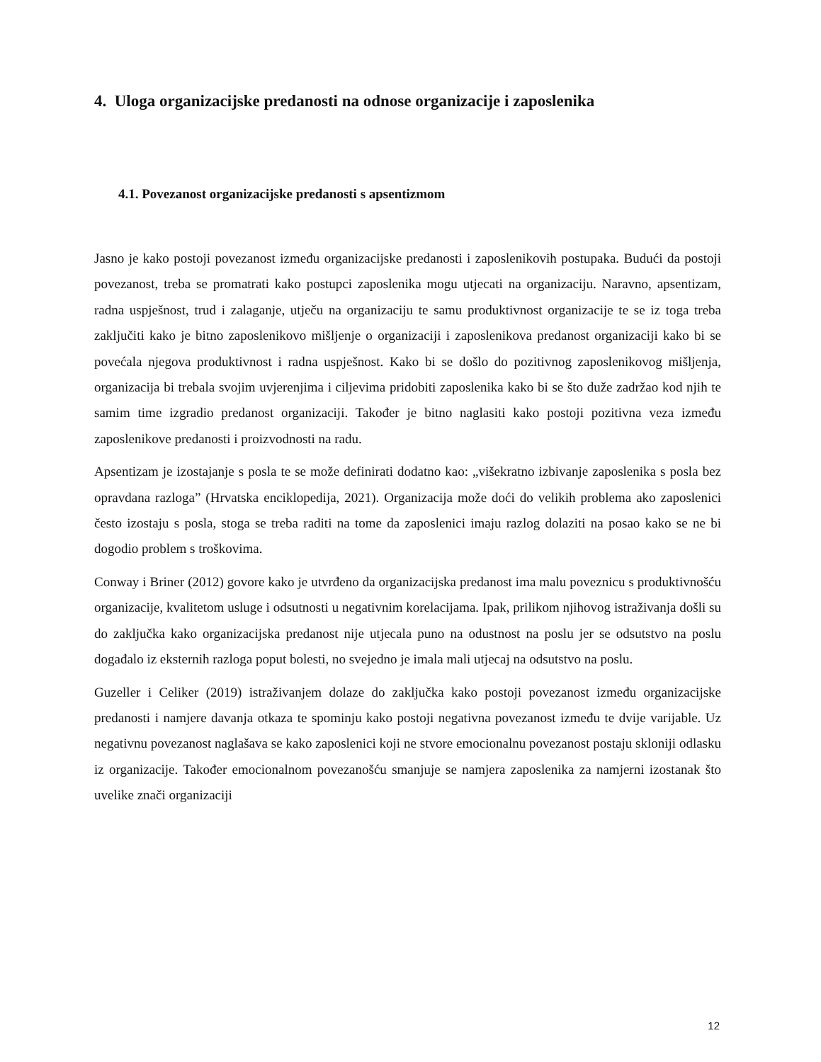4. Uloga organizacijske predanosti na odnose organizacije i zaposlenika
4.1. Povezanost organizacijske predanosti s apsentizmom
Jasno je kako postoji povezanost između organizacijske predanosti i zaposlenikovih postupaka. Budući da postoji povezanost, treba se promatrati kako postupci zaposlenika mogu utjecati na organizaciju. Naravno, apsentizam, radna uspješnost, trud i zalaganje, utječu na organizaciju te samu produktivnost organizacije te se iz toga treba zaključiti kako je bitno zaposlenikovo mišljenje o organizaciji i zaposlenikova predanost organizaciji kako bi se povećala njegova produktivnost i radna uspješnost. Kako bi se došlo do pozitivnog zaposlenikovog mišljenja, organizacija bi trebala svojim uvjerenjima i ciljevima pridobiti zaposlenika kako bi se što duže zadržao kod njih te samim time izgradio predanost organizaciji. Također je bitno naglasiti kako postoji pozitivna veza između zaposlenikove predanosti i proizvodnosti na radu.
Apsentizam je izostajanje s posla te se može definirati dodatno kao: „višekratno izbivanje zaposlenika s posla bez opravdana razloga” (Hrvatska enciklopedija, 2021). Organizacija može doći do velikih problema ako zaposlenici često izostaju s posla, stoga se treba raditi na tome da zaposlenici imaju razlog dolaziti na posao kako se ne bi dogodio problem s troškovima.
Conway i Briner (2012) govore kako je utvrđeno da organizacijska predanost ima malu poveznicu s produktivnošću organizacije, kvalitetom usluge i odsutnosti u negativnim korelacijama. Ipak, prilikom njihovog istraživanja došli su do zaključka kako organizacijska predanost nije utjecala puno na odustnost na poslu jer se odsutstvo na poslu događalo iz eksternih razloga poput bolesti, no svejedno je imala mali utjecaj na odsutstvo na poslu.
Guzeller i Celiker (2019) istraživanjem dolaze do zaključka kako postoji povezanost između organizacijske predanosti i namjere davanja otkaza te spominju kako postoji negativna povezanost između te dvije varijable. Uz negativnu povezanost naglašava se kako zaposlenici koji ne stvore emocionalnu povezanost postaju skloniji odlasku iz organizacije. Također emocionalnom povezanošću smanjuje se namjera zaposlenika za namjerni izostanak što uvelike znači organizaciji
12